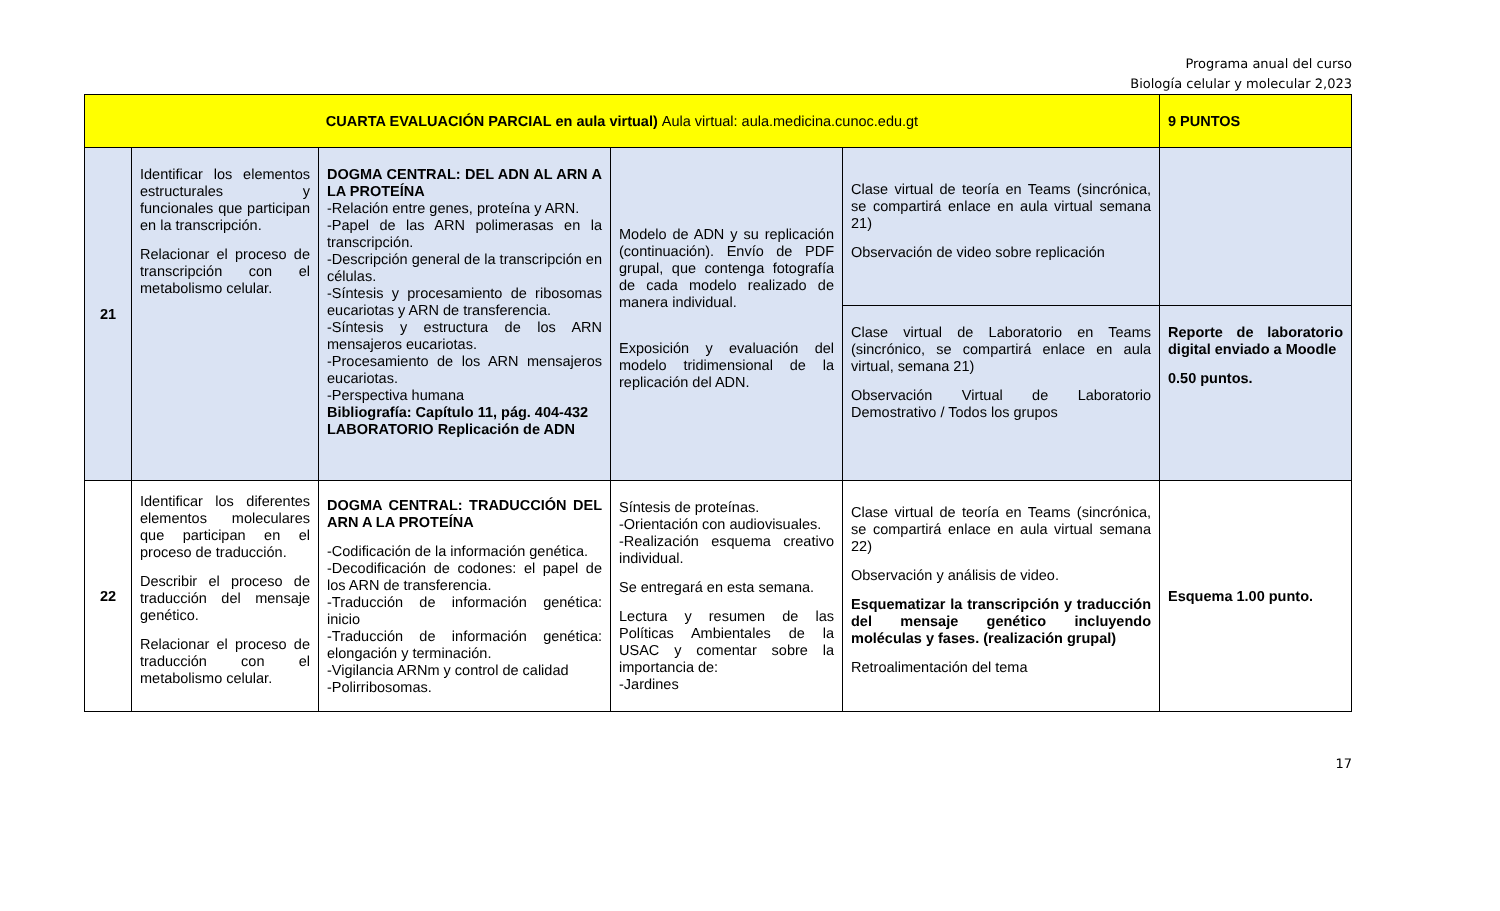Programa anual del curso
Biología celular y molecular 2,023
| CUARTA EVALUACIÓN PARCIAL en aula virtual) Aula virtual: aula.medicina.cunoc.edu.gt | | | | | 9 PUNTOS |
| 21 | Identificar los elementos estructurales y funcionales que participan en la transcripción. Relacionar el proceso de transcripción con el metabolismo celular. | DOGMA CENTRAL: DEL ADN AL ARN A LA PROTEÍNA -Relación entre genes, proteína y ARN. -Papel de las ARN polimerasas en la transcripción. -Descripción general de la transcripción en células. -Síntesis y procesamiento de ribosomas eucariotas y ARN de transferencia. -Síntesis y estructura de los ARN mensajeros eucariotas. -Procesamiento de los ARN mensajeros eucariotas. -Perspectiva humana Bibliografía: Capítulo 11, pág. 404-432 LABORATORIO Replicación de ADN | Modelo de ADN y su replicación (continuación). Envío de PDF grupal, que contenga fotografía de cada modelo realizado de manera individual. Exposición y evaluación del modelo tridimensional de la replicación del ADN. | Clase virtual de teoría en Teams (sincrónica, se compartirá enlace en aula virtual semana 21) Observación de video sobre replicación | |
| | | | | Clase virtual de Laboratorio en Teams (sincrónico, se compartirá enlace en aula virtual, semana 21) Observación Virtual de Laboratorio Demostrativo / Todos los grupos | Reporte de laboratorio digital enviado a Moodle 0.50 puntos. |
| 22 | Identificar los diferentes elementos moleculares que participan en el proceso de traducción. Describir el proceso de traducción del mensaje genético. Relacionar el proceso de traducción con el metabolismo celular. | DOGMA CENTRAL: TRADUCCIÓN DEL ARN A LA PROTEÍNA -Codificación de la información genética. -Decodificación de codones: el papel de los ARN de transferencia. -Traducción de información genética: inicio -Traducción de información genética: elongación y terminación. -Vigilancia ARNm y control de calidad -Polirribosomas. | Síntesis de proteínas. -Orientación con audiovisuales. -Realización esquema creativo individual. Se entregará en esta semana. Lectura y resumen de las Políticas Ambientales de la USAC y comentar sobre la importancia de: -Jardines | Clase virtual de teoría en Teams (sincrónica, se compartirá enlace en aula virtual semana 22) Observación y análisis de video. Esquematizar la transcripción y traducción del mensaje genético incluyendo moléculas y fases. (realización grupal) Retroalimentación del tema | Esquema 1.00 punto. |
17